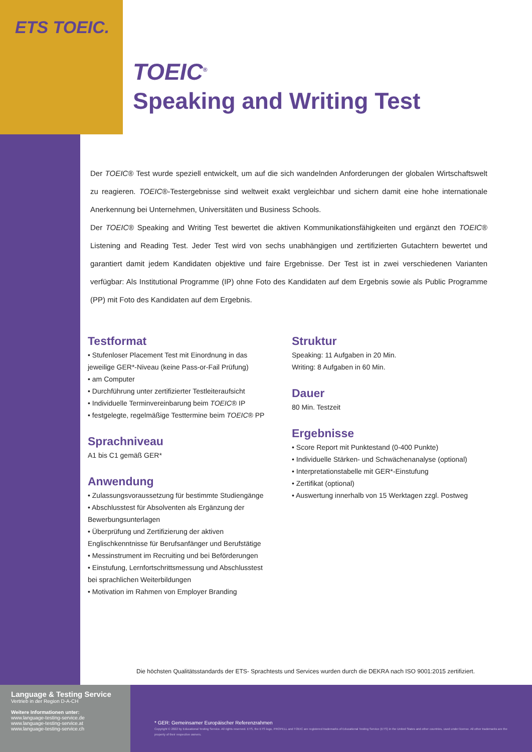ETS TOEIC.
TOEIC<sup>®</sup>
Speaking and Writing Test
Der TOEIC® Test wurde speziell entwickelt, um auf die sich wandelnden Anforderungen der globalen Wirtschaftswelt zu reagieren. TOEIC®-Testergebnisse sind weltweit exakt vergleichbar und sichern damit eine hohe internationale Anerkennung bei Unternehmen, Universitäten und Business Schools.
Der TOEIC® Speaking and Writing Test bewertet die aktiven Kommunikationsfähigkeiten und ergänzt den TOEIC® Listening and Reading Test. Jeder Test wird von sechs unabhängigen und zertifizierten Gutachtern bewertet und garantiert damit jedem Kandidaten objektive und faire Ergebnisse. Der Test ist in zwei verschiedenen Varianten verfügbar: Als Institutional Programme (IP) ohne Foto des Kandidaten auf dem Ergebnis sowie als Public Programme (PP) mit Foto des Kandidaten auf dem Ergebnis.
Testformat
• Stufenloser Placement Test mit Einordnung in das jeweilige GER*-Niveau (keine Pass-or-Fail Prüfung)
• am Computer
• Durchführung unter zertifizierter Testleiteraufsicht
• Individuelle Terminvereinbarung beim TOEIC® IP
• festgelegte, regelmäßige Testtermine beim TOEIC® PP
Sprachniveau
A1 bis C1 gemäß GER*
Anwendung
• Zulassungsvoraussetzung für bestimmte Studiengänge
• Abschlusstest für Absolventen als Ergänzung der Bewerbungsunterlagen
• Überprüfung und Zertifizierung der aktiven Englischkenntnisse für Berufsanfänger und Berufstätige
• Messinstrument im Recruiting und bei Beförderungen
• Einstufung, Lernfortschrittsmessung und Abschlusstest bei sprachlichen Weiterbildungen
• Motivation im Rahmen von Employer Branding
Struktur
Speaking: 11 Aufgaben in 20 Min.
Writing: 8 Aufgaben in 60 Min.
Dauer
80 Min. Testzeit
Ergebnisse
• Score Report mit Punktestand (0-400 Punkte)
• Individuelle Stärken- und Schwächenanalyse (optional)
• Interpretationstabelle mit GER*-Einstufung
• Zertifikat (optional)
• Auswertung innerhalb von 15 Werktagen zzgl. Postweg
Die höchsten Qualitätsstandards der ETS- Sprachtests und Services wurden durch die DEKRA nach ISO 9001:2015 zertifiziert.
Language & Testing Service
Vertrieb in der Region D-A-CH
Weitere Informationen unter:
www.language-testing-service.de
www.language-testing-service.at
www.language-testing-service.ch
* GER: Gemeinsamer Europäischer Referenzrahmen
Copyright © 2022 by Educational Testing Service. All rights reserved. ETS, the ETS logo, PROPELL and TOEIC are registered trademarks of Educational Testing Service (ETS) in the United States and other countries, used under license. All other trademarks are the property of their respective owners.